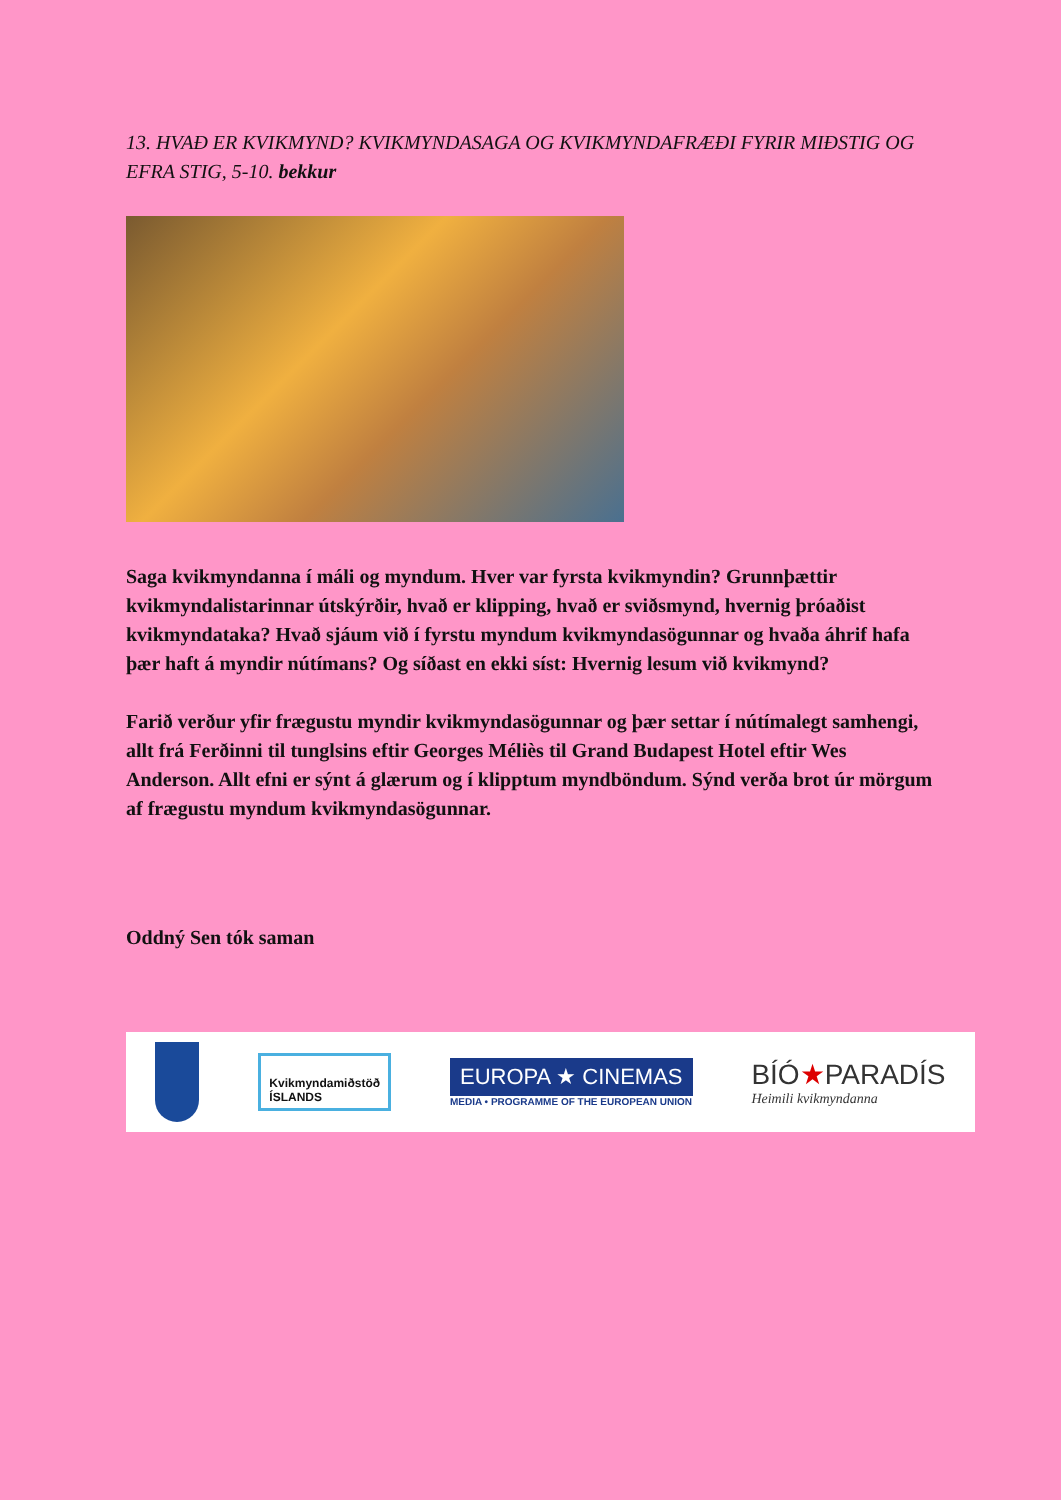13. HVAÐ ER KVIKMYND? KVIKMYNDASAGA OG KVIKMYNDAFRÆÐI FYRIR MIÐSTIG OG EFRA STIG, 5-10. bekkur
Saga kvikmyndanna í máli og myndum. Hver var fyrsta kvikmyndin? Grunnþættir kvikmyndalistarinnar útskýrðir, hvað er klipping, hvað er sviðsmynd, hvernig þróaðist kvikmyndataka? Hvað sjáum við í fyrstu myndum kvikmyndasögunnar og hvaða áhrif hafa þær haft á myndir nútímans? Og síðast en ekki síst: Hvernig lesum við kvikmynd?
Farið verður yfir frægustu myndir kvikmyndasögunnar og þær settar í nútímalegt samhengi, allt frá Ferðinni til tunglsins eftir Georges Méliès til Grand Budapest Hotel eftir Wes Anderson. Allt efni er sýnt á glærum og í klipptum myndböndum. Sýnd verða brot úr mörgum af frægustu myndum kvikmyndasögunnar.
Oddný Sen tók saman
Kvikmyndamiðstöð
ÍSLANDS
EUROPA ★ CINEMAS
MEDIA • PROGRAMME OF THE EUROPEAN UNION
BÍÓ★PARADÍS
Heimili kvikmyndanna